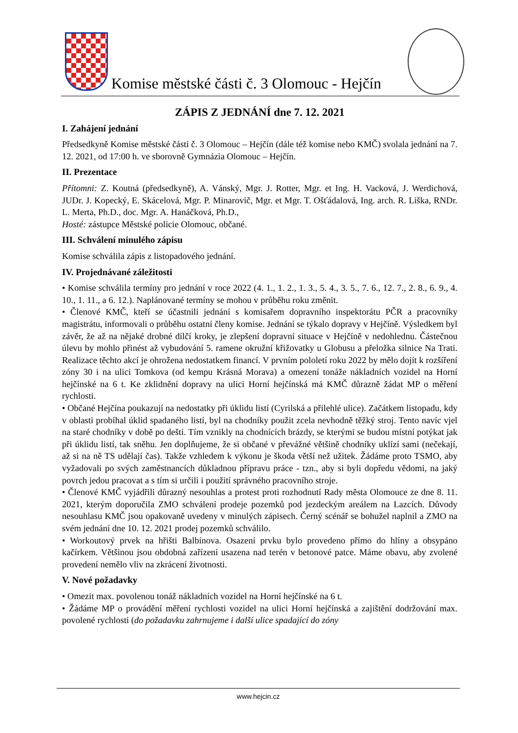Komise městské části č. 3 Olomouc - Hejčín
ZÁPIS Z JEDNÁNÍ dne 7. 12. 2021
I. Zahájení jednání
Předsedkyně Komise městské části č. 3 Olomouc – Hejčín (dále též komise nebo KMČ) svolala jednání na 7. 12. 2021, od 17:00 h. ve sborovně Gymnázia Olomouc – Hejčín.
II. Prezentace
Přítomni: Z. Koutná (předsedkyně), A. Vánský, Mgr. J. Rotter, Mgr. et Ing. H. Vacková, J. Werdichová, JUDr. J. Kopecký, E. Skácelová, Mgr. P. Minarovič, Mgr. et Mgr. T. Ošťádalová, Ing. arch. R. Liška, RNDr. L. Merta, Ph.D., doc. Mgr. A. Hanáčková, Ph.D.,
Hosté: zástupce Městské policie Olomouc, občané.
III. Schválení minulého zápisu
Komise schválila zápis z listopadového jednání.
IV. Projednávané záležitosti
• Komise schválila termíny pro jednání v roce 2022 (4. 1., 1. 2., 1. 3., 5. 4., 3. 5., 7. 6., 12. 7., 2. 8., 6. 9., 4. 10., 1. 11., a 6. 12.). Naplánované termíny se mohou v průběhu roku změnit.
• Členové KMČ, kteří se účastnili jednání s komisařem dopravního inspektorátu PČR a pracovníky magistrátu, informovali o průběhu ostatní členy komise. Jednání se týkalo dopravy v Hejčíně. Výsledkem byl závěr, že až na nějaké drobné dílčí kroky, je zlepšení dopravní situace v Hejčíně v nedohlednu. Částečnou úlevu by mohlo přinést až vybudování 5. ramene okružní křižovatky u Globusu a přeložka silnice Na Trati. Realizace těchto akcí je ohrožena nedostatkem financí. V prvním pololetí roku 2022 by mělo dojít k rozšíření zóny 30 i na ulici Tomkova (od kempu Krásná Morava) a omezení tonáže nákladních vozidel na Horní hejčínské na 6 t. Ke zklidnění dopravy na ulici Horní hejčínská má KMČ důrazně žádat MP o měření rychlosti.
• Občané Hejčína poukazují na nedostatky při úklidu listí (Cyrilská a přilehlé ulice). Začátkem listopadu, kdy v oblasti probíhal úklid spadaného listí, byl na chodníky použit zcela nevhodně těžký stroj. Tento navíc vjel na staré chodníky v době po dešti. Tím vznikly na chodnících brázdy, se kterými se budou místní potýkat jak při úklidu listí, tak sněhu. Jen doplňujeme, že si občané v převážné většině chodníky uklízí sami (nečekají, až si na ně TS udělají čas). Takže vzhledem k výkonu je škoda větší než užitek. Žádáme proto TSMO, aby vyžadovali po svých zaměstnancích důkladnou přípravu práce - tzn., aby si byli dopředu vědomi, na jaký povrch jedou pracovat a s tím si určili i použití správného pracovního stroje.
• Členové KMČ vyjádřili důrazný nesouhlas a protest proti rozhodnutí Rady města Olomouce ze dne 8. 11. 2021, kterým doporučila ZMO schválení prodeje pozemků pod jezdeckým areálem na Lazcích. Důvody nesouhlasu KMČ jsou opakovaně uvedeny v minulých zápisech. Černý scénář se bohužel naplnil a ZMO na svém jednání dne 10. 12. 2021 prodej pozemků schválilo.
• Workoutový prvek na hřišti Balbínova. Osazení prvku bylo provedeno přímo do hlíny a obsypáno kačírkem. Většinou jsou obdobná zařízení usazena nad terén v betonové patce. Máme obavu, aby zvolené provedení nemělo vliv na zkrácení životnosti.
V. Nové požadavky
• Omezit max. povolenou tonáž nákladních vozidel na Horní hejčínské na 6 t.
• Žádáme MP o provádění měření rychlosti vozidel na ulici Horní hejčínská a zajištění dodržování max. povolené rychlosti (do požadavku zahrnujeme i další ulice spadající do zóny
www.hejcin.cz